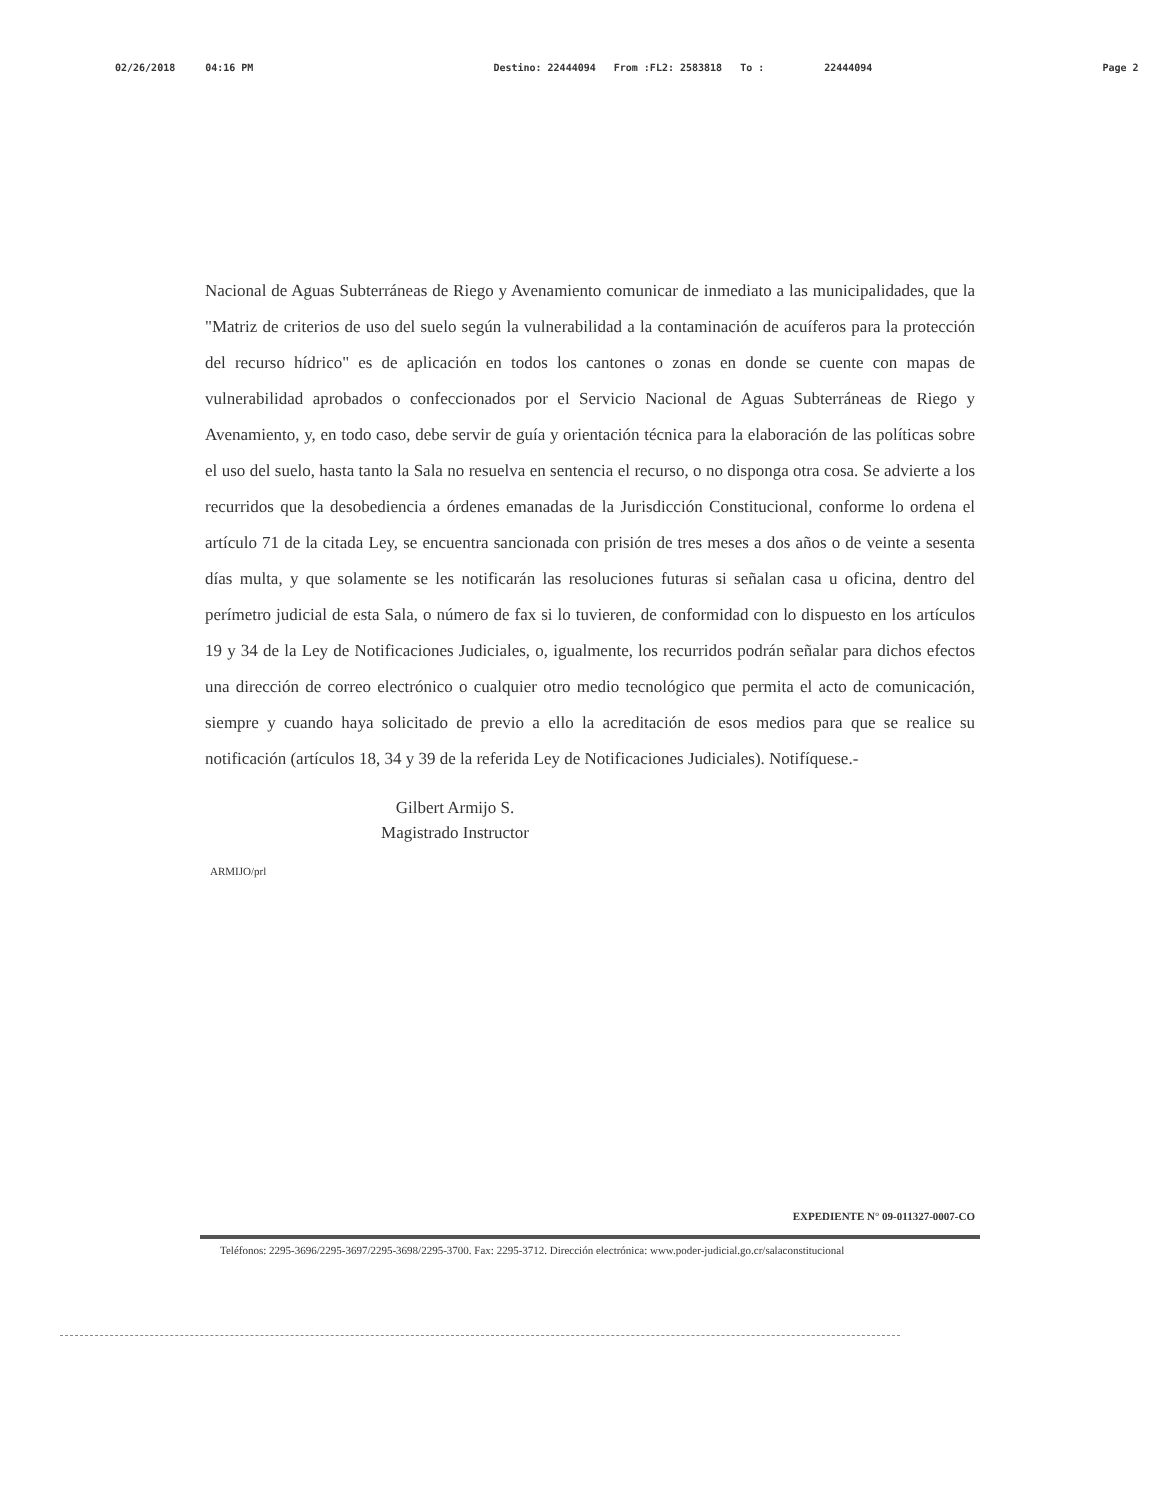02/26/2018 04:16 PM Destino: 22444094 From :FL2: 2583818 To : 22444094 Page 2
Nacional de Aguas Subterráneas de Riego y Avenamiento comunicar de inmediato a las municipalidades, que la "Matriz de criterios de uso del suelo según la vulnerabilidad a la contaminación de acuíferos para la protección del recurso hídrico" es de aplicación en todos los cantones o zonas en donde se cuente con mapas de vulnerabilidad aprobados o confeccionados por el Servicio Nacional de Aguas Subterráneas de Riego y Avenamiento, y, en todo caso, debe servir de guía y orientación técnica para la elaboración de las políticas sobre el uso del suelo, hasta tanto la Sala no resuelva en sentencia el recurso, o no disponga otra cosa. Se advierte a los recurridos que la desobediencia a órdenes emanadas de la Jurisdicción Constitucional, conforme lo ordena el artículo 71 de la citada Ley, se encuentra sancionada con prisión de tres meses a dos años o de veinte a sesenta días multa, y que solamente se les notificarán las resoluciones futuras si señalan casa u oficina, dentro del perímetro judicial de esta Sala, o número de fax si lo tuvieren, de conformidad con lo dispuesto en los artículos 19 y 34 de la Ley de Notificaciones Judiciales, o, igualmente, los recurridos podrán señalar para dichos efectos una dirección de correo electrónico o cualquier otro medio tecnológico que permita el acto de comunicación, siempre y cuando haya solicitado de previo a ello la acreditación de esos medios para que se realice su notificación (artículos 18, 34 y 39 de la referida Ley de Notificaciones Judiciales). Notifíquese.-
Gilbert Armijo S.
Magistrado Instructor
ARMIJO/prl
EXPEDIENTE N° 09-011327-0007-CO
Teléfonos: 2295-3696/2295-3697/2295-3698/2295-3700. Fax: 2295-3712. Dirección electrónica: www.poder-judicial.go.cr/salaconstitucional